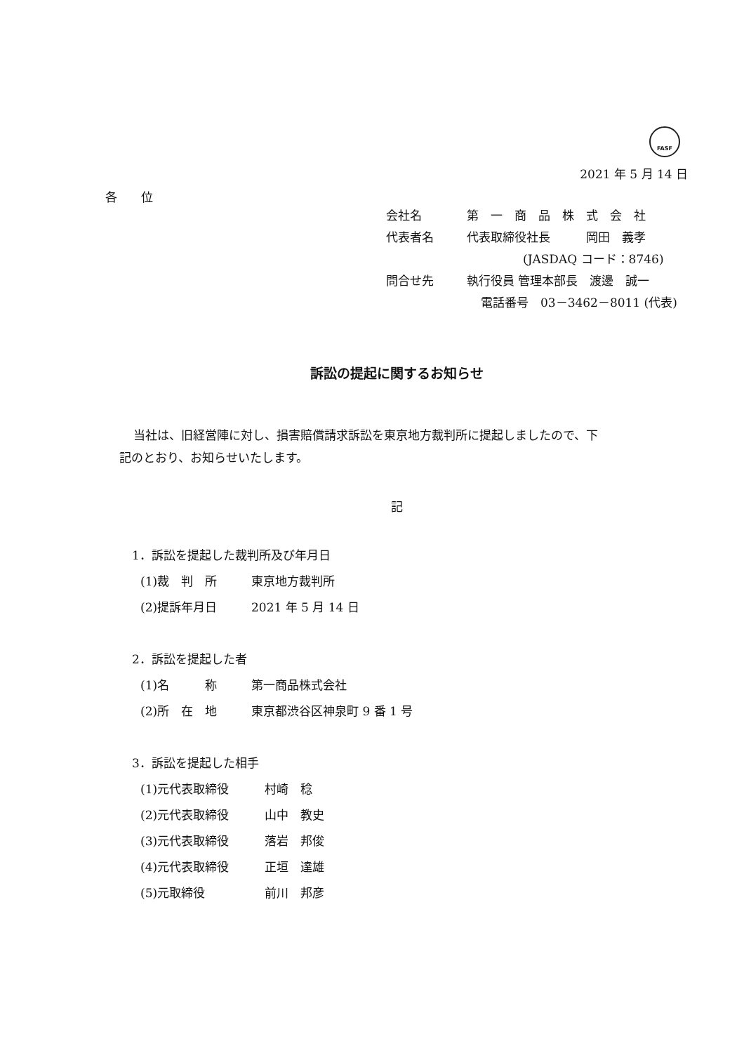FASF
2021 年 5 月 14 日
各　　位
会社名 第　一　商　品　株　式　会　社
代表者名 代表取締役社長　　　岡田　義孝
(JASDAQ コード：8746)
問合せ先 執行役員 管理本部長　渡邊　誠一
電話番号　03－3462－8011 (代表)
訴訟の提起に関するお知らせ
当社は、旧経営陣に対し、損害賠償請求訴訟を東京地方裁判所に提起しましたので、下
記のとおり、お知らせいたします。
記
1．訴訟を提起した裁判所及び年月日
(1)裁　判　所 東京地方裁判所
(2)提訴年月日 2021 年 5 月 14 日
2．訴訟を提起した者
(1)名　　　称 第一商品株式会社
(2)所　在　地 東京都渋谷区神泉町 9 番 1 号
3．訴訟を提起した相手
(1)元代表取締役 村崎　稔
(2)元代表取締役 山中　教史
(3)元代表取締役 落岩　邦俊
(4)元代表取締役 正垣　達雄
(5)元取締役 前川　邦彦